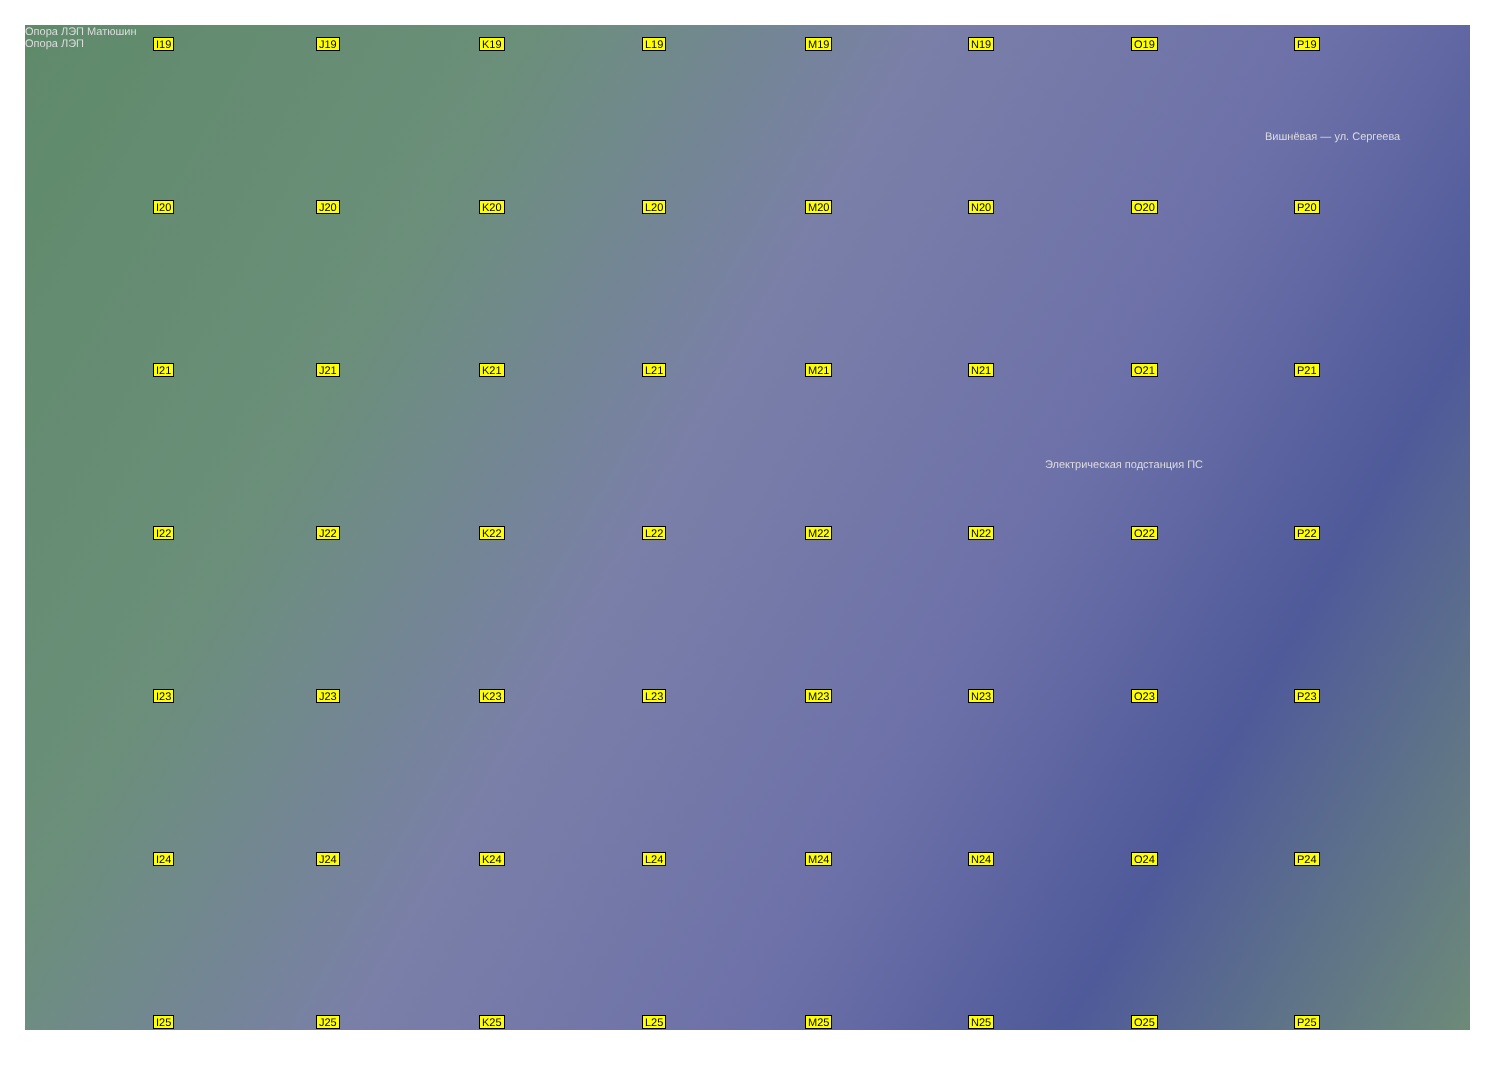Опора ЛЭП Матюшин
Опора ЛЭП
I19
J19
K19
L19
M19
N19
O19
P19
I20
J20
K20
L20
M20
N20
O20
P20
I21
J21
K21
L21
M21
N21
O21
P21
I22
J22
K22
L22
M22
N22
O22
P22
I23
J23
K23
L23
M23
N23
O23
P23
I24
J24
K24
L24
M24
N24
O24
P24
I25
J25
K25
L25
M25
N25
O25
P25
Электрическая подстанция ПС
Вишнёвая — ул. Сергеева